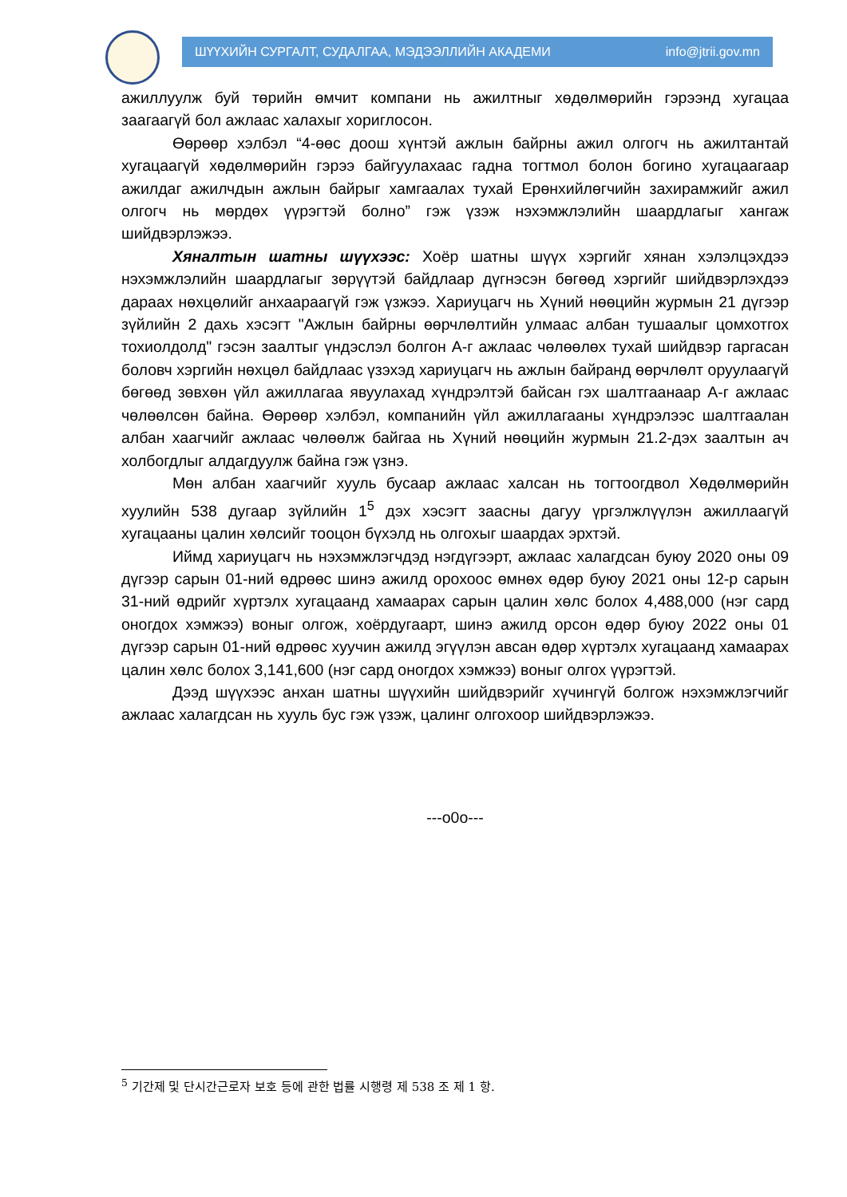ШҮҮХИЙН СУРГАЛТ, СУДАЛГАА, МЭДЭЭЛЛИЙН АКАДЕМИ info@jtrii.gov.mn
ажиллуулж буй төрийн өмчит компани нь ажилтныг хөдөлмөрийн гэрээнд хугацаа заагаагүй бол ажлаас халахыг хориглосон.
Өөрөөр хэлбэл “4-өөс доош хүнтэй ажлын байрны ажил олгогч нь ажилтантай хугацаагүй хөдөлмөрийн гэрээ байгуулахаас гадна тогтмол болон богино хугацаагаар ажилдаг ажилчдын ажлын байрыг хамгаалах тухай Ерөнхийлөгчийн захирамжийг ажил олгогч нь мөрдөх үүрэгтэй болно” гэж үзэж нэхэмжлэлийн шаардлагыг хангаж шийдвэрлэжээ.
Хяналтын шатны шүүхээс: Хоёр шатны шүүх хэргийг хянан хэлэлцэхдээ нэхэмжлэлийн шаардлагыг зөрүүтэй байдлаар дүгнэсэн бөгөөд хэргийг шийдвэрлэхдээ дараах нөхцөлийг анхаараагүй гэж үзжээ. Хариуцагч нь Хүний нөөцийн журмын 21 дүгээр зүйлийн 2 дахь хэсэгт "Ажлын байрны өөрчлөлтийн улмаас албан тушаалыг цомхотгох тохиолдолд" гэсэн заалтыг үндэслэл болгон А-г ажлаас чөлөөлөх тухай шийдвэр гаргасан боловч хэргийн нөхцөл байдлаас үзэхэд хариуцагч нь ажлын байранд өөрчлөлт оруулаагүй бөгөөд зөвхөн үйл ажиллагаа явуулахад хүндрэлтэй байсан гэх шалтгаанаар А-г ажлаас чөлөөлсөн байна. Өөрөөр хэлбэл, компанийн үйл ажиллагааны хүндрэлээс шалтгаалан албан хаагчийг ажлаас чөлөөлж байгаа нь Хүний нөөцийн журмын 21.2-дэх заалтын ач холбогдлыг алдагдуулж байна гэж үзнэ.
Мөн албан хаагчийг хууль бусаар ажлаас халсан нь тогтоогдвол Хөдөлмөрийн хуулийн 538 дугаар зүйлийн 1<sup>5</sup> дэх хэсэгт заасны дагуу үргэлжлүүлэн ажиллаагүй хугацааны цалин хөлсийг тооцон бүхэлд нь олгохыг шаардах эрхтэй.
Иймд хариуцагч нь нэхэмжлэгчдэд нэгдүгээрт, ажлаас халагдсан буюу 2020 оны 09 дүгээр сарын 01-ний өдрөөс шинэ ажилд орохоос өмнөх өдөр буюу 2021 оны 12-р сарын 31-ний өдрийг хүртэлх хугацаанд хамаарах сарын цалин хөлс болох 4,488,000 (нэг сард оногдох хэмжээ) воныг олгож, хоёрдугаарт, шинэ ажилд орсон өдөр буюу 2022 оны 01 дүгээр сарын 01-ний өдрөөс хуучин ажилд эгүүлэн авсан өдөр хүртэлх хугацаанд хамаарах цалин хөлс болох 3,141,600 (нэг сард оногдох хэмжээ) воныг олгох үүрэгтэй.
Дээд шүүхээс анхан шатны шүүхийн шийдвэрийг хүчингүй болгож нэхэмжлэгчийг ажлаас халагдсан нь хууль бус гэж үзэж, цалинг олгохоор шийдвэрлэжээ.
---o0o---
<sup>5</sup> 기간제 및 단시간근로자 보호 등에 관한 법률 시행령 제 538 조 제 1 항.